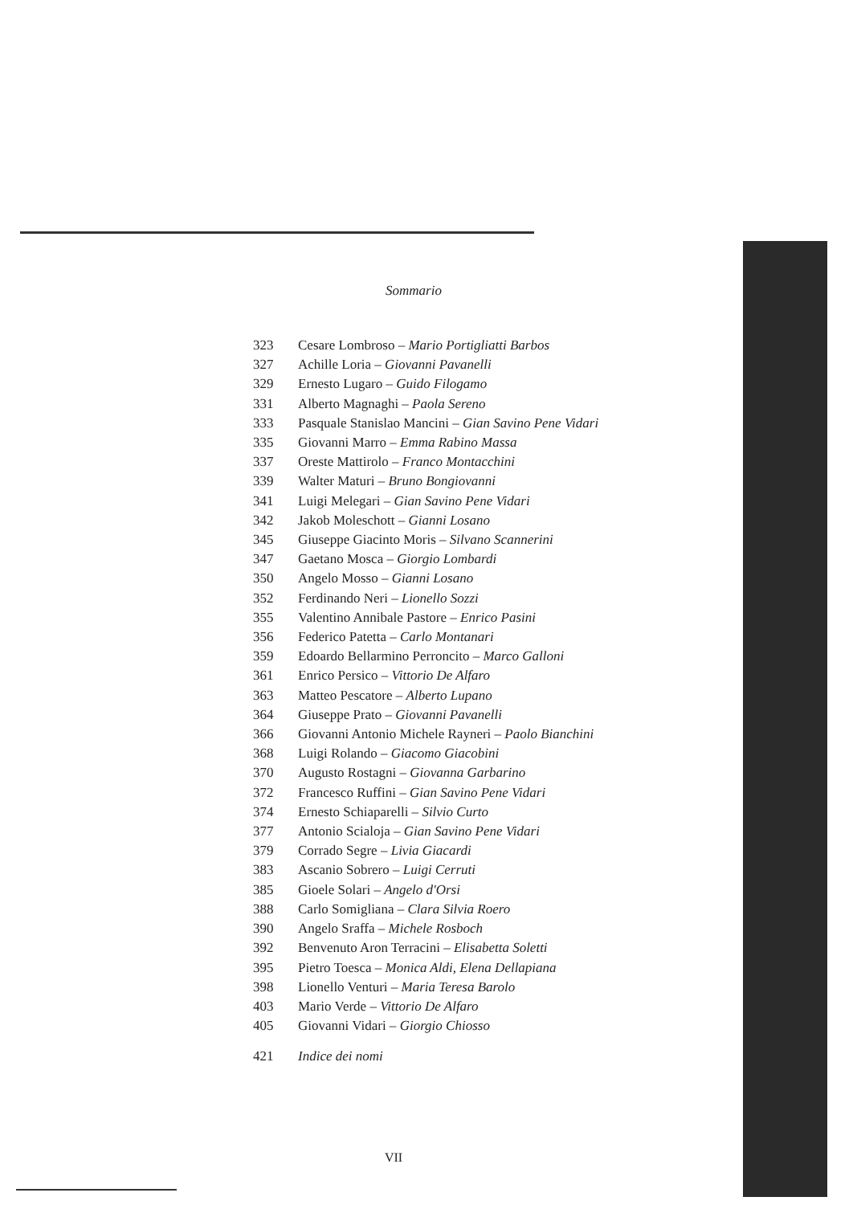Sommario
323 Cesare Lombroso – Mario Portigliatti Barbos
327 Achille Loria – Giovanni Pavanelli
329 Ernesto Lugaro – Guido Filogamo
331 Alberto Magnaghi – Paola Sereno
333 Pasquale Stanislao Mancini – Gian Savino Pene Vidari
335 Giovanni Marro – Emma Rabino Massa
337 Oreste Mattirolo – Franco Montacchini
339 Walter Maturi – Bruno Bongiovanni
341 Luigi Melegari – Gian Savino Pene Vidari
342 Jakob Moleschott – Gianni Losano
345 Giuseppe Giacinto Moris – Silvano Scannerini
347 Gaetano Mosca – Giorgio Lombardi
350 Angelo Mosso – Gianni Losano
352 Ferdinando Neri – Lionello Sozzi
355 Valentino Annibale Pastore – Enrico Pasini
356 Federico Patetta – Carlo Montanari
359 Edoardo Bellarmino Perroncito – Marco Galloni
361 Enrico Persico – Vittorio De Alfaro
363 Matteo Pescatore – Alberto Lupano
364 Giuseppe Prato – Giovanni Pavanelli
366 Giovanni Antonio Michele Rayneri – Paolo Bianchini
368 Luigi Rolando – Giacomo Giacobini
370 Augusto Rostagni – Giovanna Garbarino
372 Francesco Ruffini – Gian Savino Pene Vidari
374 Ernesto Schiaparelli – Silvio Curto
377 Antonio Scialoja – Gian Savino Pene Vidari
379 Corrado Segre – Livia Giacardi
383 Ascanio Sobrero – Luigi Cerruti
385 Gioele Solari – Angelo d'Orsi
388 Carlo Somigliana – Clara Silvia Roero
390 Angelo Sraffa – Michele Rosboch
392 Benvenuto Aron Terracini – Elisabetta Soletti
395 Pietro Toesca – Monica Aldi, Elena Dellapiana
398 Lionello Venturi – Maria Teresa Barolo
403 Mario Verde – Vittorio De Alfaro
405 Giovanni Vidari – Giorgio Chiosso
421 Indice dei nomi
VII